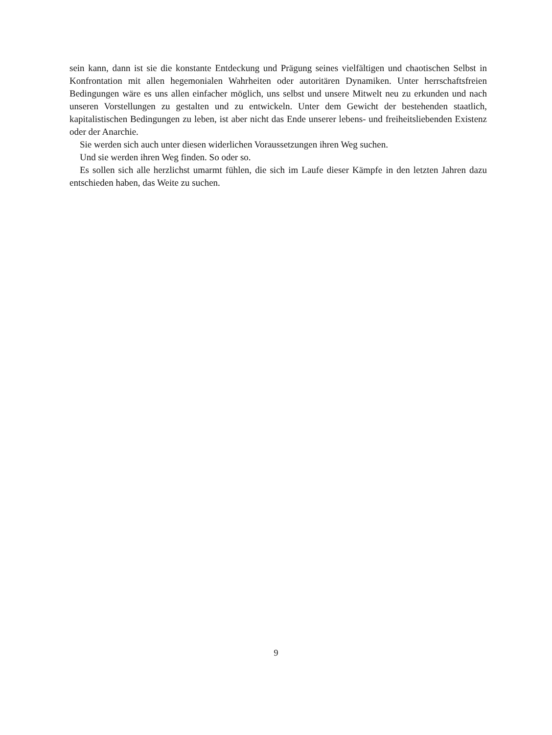sein kann, dann ist sie die konstante Entdeckung und Prägung seines vielfältigen und chaotischen Selbst in Konfrontation mit allen hegemonialen Wahrheiten oder autoritären Dynamiken. Unter herrschaftsfreien Bedingungen wäre es uns allen einfacher möglich, uns selbst und unsere Mitwelt neu zu erkunden und nach unseren Vorstellungen zu gestalten und zu entwickeln. Unter dem Gewicht der bestehenden staatlich, kapitalistischen Bedingungen zu leben, ist aber nicht das Ende unserer lebens- und freiheitsliebenden Existenz oder der Anarchie.
Sie werden sich auch unter diesen widerlichen Voraussetzungen ihren Weg suchen.
Und sie werden ihren Weg finden. So oder so.
Es sollen sich alle herzlichst umarmt fühlen, die sich im Laufe dieser Kämpfe in den letzten Jahren dazu entschieden haben, das Weite zu suchen.
9